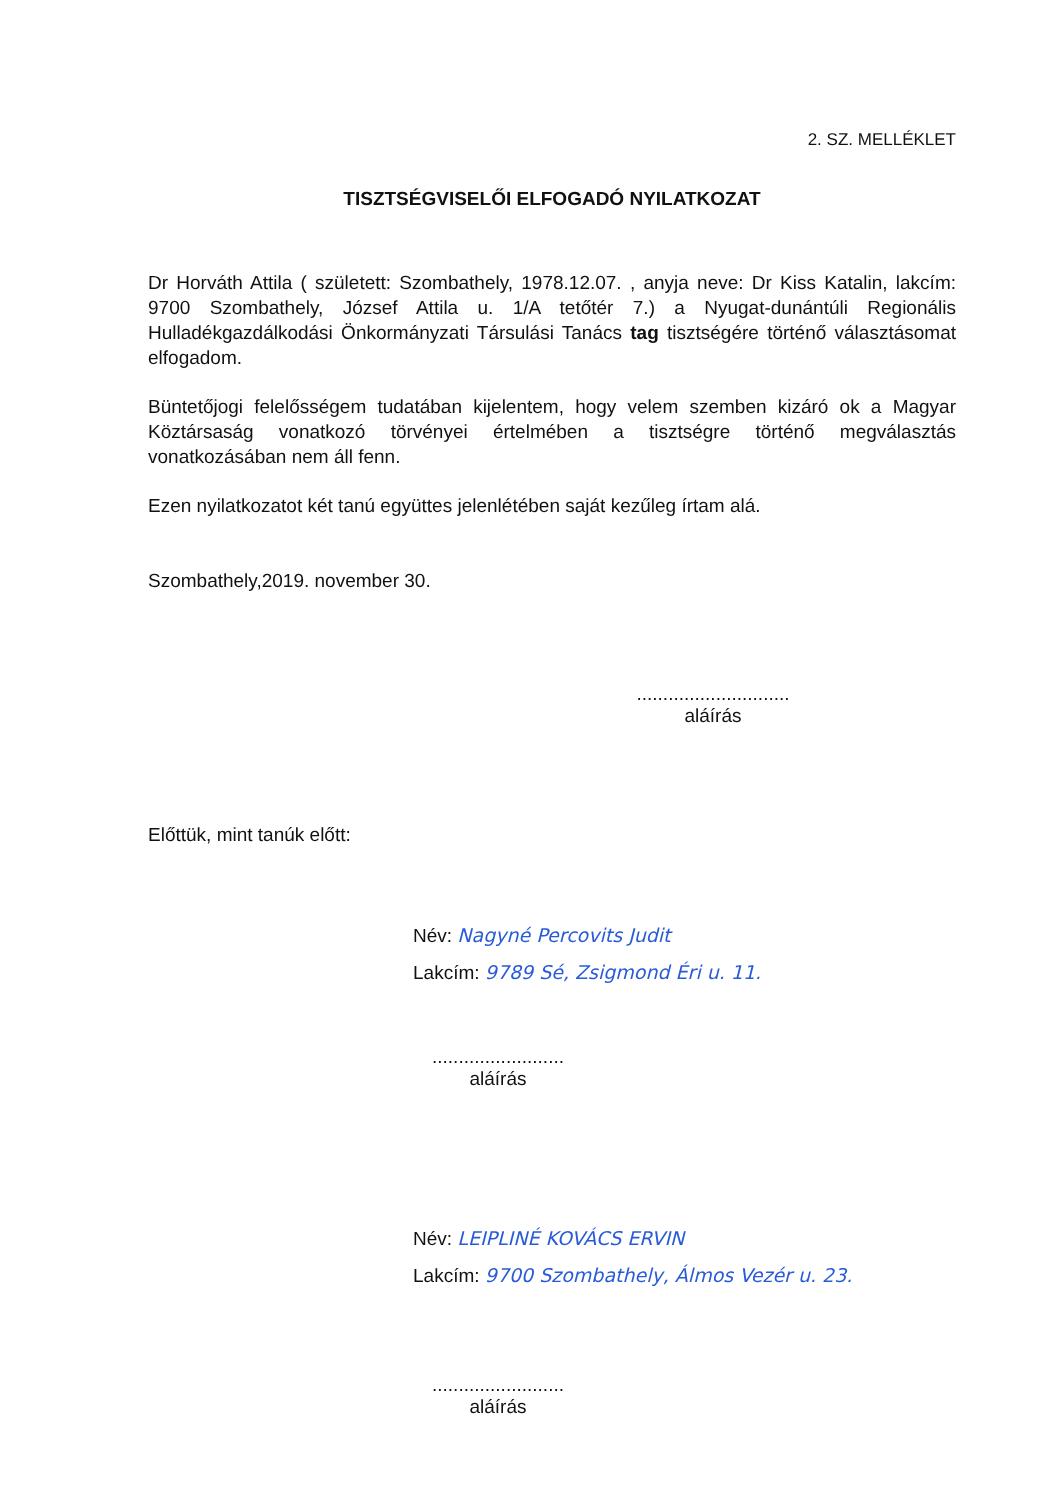2. SZ. MELLÉKLET
TISZTSÉGVISELŐI ELFOGADÓ NYILATKOZAT
Dr Horváth Attila ( született: Szombathely, 1978.12.07. , anyja neve: Dr Kiss Katalin, lakcím: 9700 Szombathely, József Attila u. 1/A tetőtér 7.) a Nyugat-dunántúli Regionális Hulladékgazdálkodási Önkormányzati Társulási Tanács tag tisztségére történő választásomat elfogadom.
Büntetőjogi felelősségem tudatában kijelentem, hogy velem szemben kizáró ok a Magyar Köztársaság vonatkozó törvényei értelmében a tisztségre történő megválasztás vonatkozásában nem áll fenn.
Ezen nyilatkozatot két tanú együttes jelenlétében saját kezűleg írtam alá.
Szombathely,2019. november 30.
.............................
aláírás
Előttük, mint tanúk előtt:
Név: Nagyné Percovits Judit
Lakcím: 9789 Sé, Zsigmond Éri u. 11.
.........................
aláírás
Név: LEIPLINÉ KOVÁCS ERVIN
Lakcím: 9700 Szombathely, Álmos Vezér u. 23.
.........................
aláírás